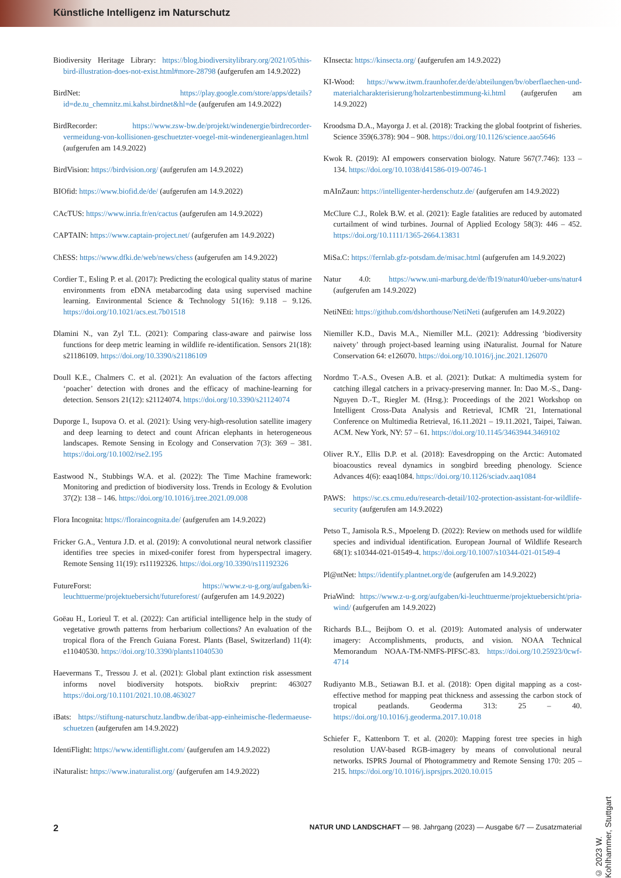Künstliche Intelligenz im Naturschutz
Biodiversity Heritage Library: https://blog.biodiversitylibrary.org/2021/05/this-bird-illustration-does-not-exist.html#more-28798 (aufgerufen am 14.9.2022)
BirdNet: https://play.google.com/store/apps/details?id=de.tu_chemnitz.mi.kahst.birdnet&hl=de (aufgerufen am 14.9.2022)
BirdRecorder: https://www.zsw-bw.de/projekt/windenergie/birdrecorder-vermeidung-von-kollisionen-geschuetzter-voegel-mit-windenergieanlagen.html (aufgerufen am 14.9.2022)
BirdVision: https://birdvision.org/ (aufgerufen am 14.9.2022)
BIOfid: https://www.biofid.de/de/ (aufgerufen am 14.9.2022)
CAcTUS: https://www.inria.fr/en/cactus (aufgerufen am 14.9.2022)
CAPTAIN: https://www.captain-project.net/ (aufgerufen am 14.9.2022)
ChESS: https://www.dfki.de/web/news/chess (aufgerufen am 14.9.2022)
Cordier T., Esling P. et al. (2017): Predicting the ecological quality status of marine environments from eDNA metabarcoding data using supervised machine learning. Environmental Science & Technology 51(16): 9.118 – 9.126. https://doi.org/10.1021/acs.est.7b01518
Dlamini N., van Zyl T.L. (2021): Comparing class-aware and pairwise loss functions for deep metric learning in wildlife re-identification. Sensors 21(18): s21186109. https://doi.org/10.3390/s21186109
Doull K.E., Chalmers C. et al. (2021): An evaluation of the factors affecting ‘poacher’ detection with drones and the efficacy of machine-learning for detection. Sensors 21(12): s21124074. https://doi.org/10.3390/s21124074
Duporge I., Isupova O. et al. (2021): Using very-high-resolution satellite imagery and deep learning to detect and count African elephants in heterogeneous landscapes. Remote Sensing in Ecology and Conservation 7(3): 369 – 381. https://doi.org/10.1002/rse2.195
Eastwood N., Stubbings W.A. et al. (2022): The Time Machine framework: Monitoring and prediction of biodiversity loss. Trends in Ecology & Evolution 37(2): 138 – 146. https://doi.org/10.1016/j.tree.2021.09.008
Flora Incognita: https://floraincognita.de/ (aufgerufen am 14.9.2022)
Fricker G.A., Ventura J.D. et al. (2019): A convolutional neural network classifier identifies tree species in mixed-conifer forest from hyperspectral imagery. Remote Sensing 11(19): rs11192326. https://doi.org/10.3390/rs11192326
FutureForst: https://www.z-u-g.org/aufgaben/ki-leuchttuerme/projektuebersicht/futureforest/ (aufgerufen am 14.9.2022)
Goëau H., Lorieul T. et al. (2022): Can artificial intelligence help in the study of vegetative growth patterns from herbarium collections? An evaluation of the tropical flora of the French Guiana Forest. Plants (Basel, Switzerland) 11(4): e11040530. https://doi.org/10.3390/plants11040530
Haevermans T., Tressou J. et al. (2021): Global plant extinction risk assessment informs novel biodiversity hotspots. bioRxiv preprint: 463027 https://doi.org/10.1101/2021.10.08.463027
iBats: https://stiftung-naturschutz.landbw.de/ibat-app-einheimische-fledermaeuse-schuetzen (aufgerufen am 14.9.2022)
IdentiFlight: https://www.identiflight.com/ (aufgerufen am 14.9.2022)
iNaturalist: https://www.inaturalist.org/ (aufgerufen am 14.9.2022)
KInsecta: https://kinsecta.org/ (aufgerufen am 14.9.2022)
KI-Wood: https://www.itwm.fraunhofer.de/de/abteilungen/bv/oberflaechen-und-materialcharakterisierung/holzartenbestimmung-ki.html (aufgerufen am 14.9.2022)
Kroodsma D.A., Mayorga J. et al. (2018): Tracking the global footprint of fisheries. Science 359(6.378): 904 – 908. https://doi.org/10.1126/science.aao5646
Kwok R. (2019): AI empowers conservation biology. Nature 567(7.746): 133 – 134. https://doi.org/10.1038/d41586-019-00746-1
mAInZaun: https://intelligenter-herdenschutz.de/ (aufgerufen am 14.9.2022)
McClure C.J., Rolek B.W. et al. (2021): Eagle fatalities are reduced by automated curtailment of wind turbines. Journal of Applied Ecology 58(3): 446 – 452. https://doi.org/10.1111/1365-2664.13831
MiSa.C: https://fernlab.gfz-potsdam.de/misac.html (aufgerufen am 14.9.2022)
Natur 4.0: https://www.uni-marburg.de/de/fb19/natur40/ueber-uns/natur4 (aufgerufen am 14.9.2022)
NetiNEti: https://github.com/dshorthouse/NetiNeti (aufgerufen am 14.9.2022)
Niemiller K.D., Davis M.A., Niemiller M.L. (2021): Addressing ‘biodiversity naivety’ through project-based learning using iNaturalist. Journal for Nature Conservation 64: e126070. https://doi.org/10.1016/j.jnc.2021.126070
Nordmo T.-A.S., Ovesen A.B. et al. (2021): Dutkat: A multimedia system for catching illegal catchers in a privacy-preserving manner. In: Dao M.-S., Dang-Nguyen D.-T., Riegler M. (Hrsg.): Proceedings of the 2021 Workshop on Intelligent Cross-Data Analysis and Retrieval, ICMR '21, International Conference on Multimedia Retrieval, 16.11.2021 – 19.11.2021, Taipei, Taiwan. ACM. New York, NY: 57 – 61. https://doi.org/10.1145/3463944.3469102
Oliver R.Y., Ellis D.P. et al. (2018): Eavesdropping on the Arctic: Automated bioacoustics reveal dynamics in songbird breeding phenology. Science Advances 4(6): eaaq1084. https://doi.org/10.1126/sciadv.aaq1084
PAWS: https://sc.cs.cmu.edu/research-detail/102-protection-assistant-for-wildlife-security (aufgerufen am 14.9.2022)
Petso T., Jamisola R.S., Mpoeleng D. (2022): Review on methods used for wildlife species and individual identification. European Journal of Wildlife Research 68(1): s10344-021-01549-4. https://doi.org/10.1007/s10344-021-01549-4
Pl@ntNet: https://identify.plantnet.org/de (aufgerufen am 14.9.2022)
PriaWind: https://www.z-u-g.org/aufgaben/ki-leuchttuerme/projektuebersicht/pria-wind/ (aufgerufen am 14.9.2022)
Richards B.L., Beijbom O. et al. (2019): Automated analysis of underwater imagery: Accomplishments, products, and vision. NOAA Technical Memorandum NOAA-TM-NMFS-PIFSC-83. https://doi.org/10.25923/0cwf-4714
Rudiyanto M.B., Setiawan B.I. et al. (2018): Open digital mapping as a cost-effective method for mapping peat thickness and assessing the carbon stock of tropical peatlands. Geoderma 313: 25 – 40. https://doi.org/10.1016/j.geoderma.2017.10.018
Schiefer F., Kattenborn T. et al. (2020): Mapping forest tree species in high resolution UAV-based RGB-imagery by means of convolutional neural networks. ISPRS Journal of Photogrammetry and Remote Sensing 170: 205 – 215. https://doi.org/10.1016/j.isprsjprs.2020.10.015
© 2023 W. Kohlhammer, Stuttgart
2 NATUR UND LANDSCHAFT — 98. Jahrgang (2023) — Ausgabe 6/7 — Zusatzmaterial